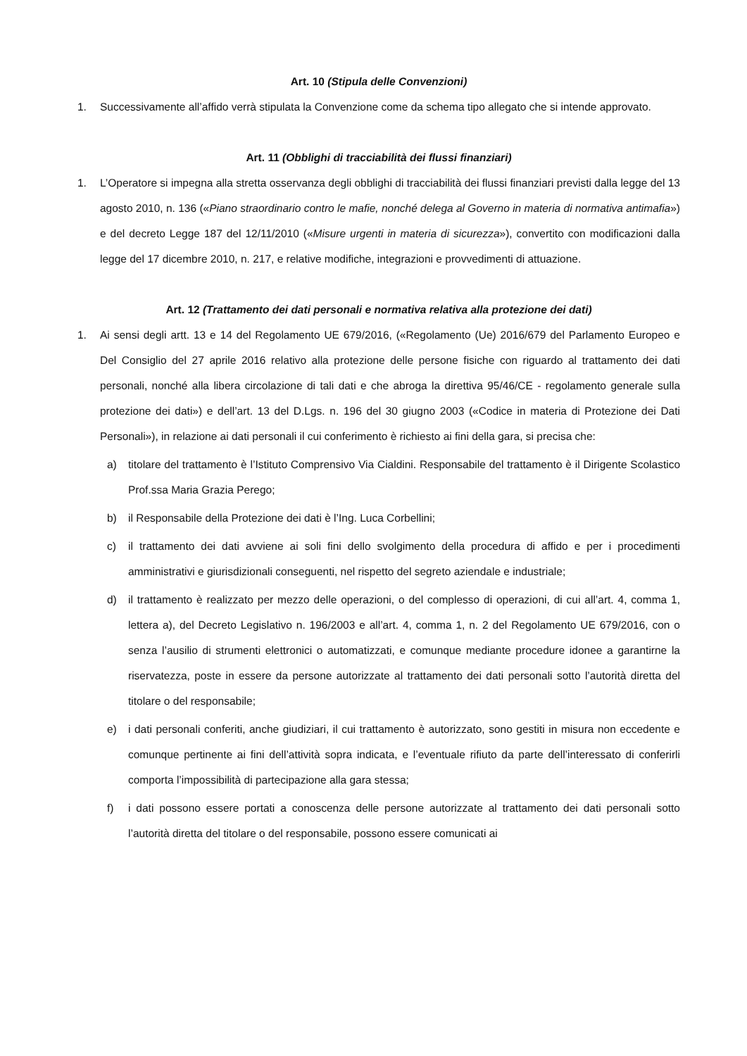Art. 10 (Stipula delle Convenzioni)
1. Successivamente all’affido verrà stipulata la Convenzione come da schema tipo allegato che si intende approvato.
Art. 11 (Obblighi di tracciabilità dei flussi finanziari)
1. L’Operatore si impegna alla stretta osservanza degli obblighi di tracciabilità dei flussi finanziari previsti dalla legge del 13 agosto 2010, n. 136 («Piano straordinario contro le mafie, nonché delega al Governo in materia di normativa antimafia») e del decreto Legge 187 del 12/11/2010 («Misure urgenti in materia di sicurezza»), convertito con modificazioni dalla legge del 17 dicembre 2010, n. 217, e relative modifiche, integrazioni e provvedimenti di attuazione.
Art. 12 (Trattamento dei dati personali e normativa relativa alla protezione dei dati)
1. Ai sensi degli artt. 13 e 14 del Regolamento UE 679/2016, («Regolamento (Ue) 2016/679 del Parlamento Europeo e Del Consiglio del 27 aprile 2016 relativo alla protezione delle persone fisiche con riguardo al trattamento dei dati personali, nonché alla libera circolazione di tali dati e che abroga la direttiva 95/46/CE - regolamento generale sulla protezione dei dati») e dell’art. 13 del D.Lgs. n. 196 del 30 giugno 2003 («Codice in materia di Protezione dei Dati Personali»), in relazione ai dati personali il cui conferimento è richiesto ai fini della gara, si precisa che:
a) titolare del trattamento è l’Istituto Comprensivo Via Cialdini. Responsabile del trattamento è il Dirigente Scolastico Prof.ssa Maria Grazia Perego;
b) il Responsabile della Protezione dei dati è l’Ing. Luca Corbellini;
c) il trattamento dei dati avviene ai soli fini dello svolgimento della procedura di affido e per i procedimenti amministrativi e giurisdizionali conseguenti, nel rispetto del segreto aziendale e industriale;
d) il trattamento è realizzato per mezzo delle operazioni, o del complesso di operazioni, di cui all’art. 4, comma 1, lettera a), del Decreto Legislativo n. 196/2003 e all’art. 4, comma 1, n. 2 del Regolamento UE 679/2016, con o senza l’ausilio di strumenti elettronici o automatizzati, e comunque mediante procedure idonee a garantirne la riservatezza, poste in essere da persone autorizzate al trattamento dei dati personali sotto l’autorità diretta del titolare o del responsabile;
e) i dati personali conferiti, anche giudiziari, il cui trattamento è autorizzato, sono gestiti in misura non eccedente e comunque pertinente ai fini dell’attività sopra indicata, e l’eventuale rifiuto da parte dell’interessato di conferirli comporta l’impossibilità di partecipazione alla gara stessa;
f) i dati possono essere portati a conoscenza delle persone autorizzate al trattamento dei dati personali sotto l’autorità diretta del titolare o del responsabile, possono essere comunicati ai